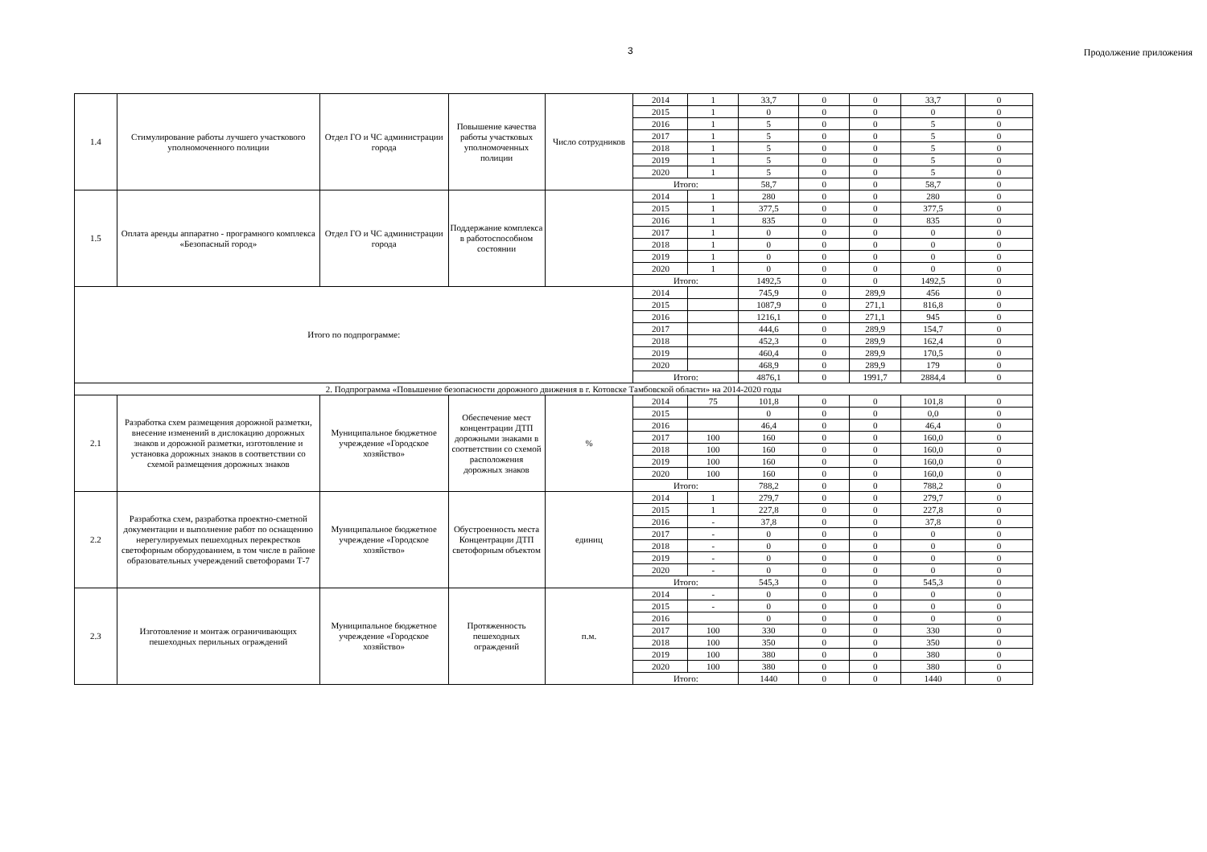3 Продолжение приложения
| 1.4 | Стимулирование работы лучшего участкового уполномоченного полиции | Отдел ГО и ЧС администрации города | Повышение качества работы участковых уполномоченных полиции | Число сотрудников | 2014 | 1 | 33,7 | 0 | 0 | 33,7 | 0 |
| | | | | | 2015 | 1 | 0 | 0 | 0 | 0 | 0 |
| | | | | | 2016 | 1 | 5 | 0 | 0 | 5 | 0 |
| | | | | | 2017 | 1 | 5 | 0 | 0 | 5 | 0 |
| | | | | | 2018 | 1 | 5 | 0 | 0 | 5 | 0 |
| | | | | | 2019 | 1 | 5 | 0 | 0 | 5 | 0 |
| | | | | | 2020 | 1 | 5 | 0 | 0 | 5 | 0 |
| | | | | | Итого: | | 58,7 | 0 | 0 | 58,7 | 0 |
| 1.5 | Оплата аренды аппаратно - програмного комплекса «Безопасный город» | Отдел ГО и ЧС администрации города | Поддержание комплекса в работоспособном состоянии | | 2014 | 1 | 280 | 0 | 0 | 280 | 0 |
| | | | | | 2015 | 1 | 377,5 | 0 | 0 | 377,5 | 0 |
| | | | | | 2016 | 1 | 835 | 0 | 0 | 835 | 0 |
| | | | | | 2017 | 1 | 0 | 0 | 0 | 0 | 0 |
| | | | | | 2018 | 1 | 0 | 0 | 0 | 0 | 0 |
| | | | | | 2019 | 1 | 0 | 0 | 0 | 0 | 0 |
| | | | | | 2020 | 1 | 0 | 0 | 0 | 0 | 0 |
| | | | | | Итого: | | 1492,5 | 0 | 0 | 1492,5 | 0 |
| Итого по подпрограмме: | | | | | 2014 | | 745,9 | 0 | 289,9 | 456 | 0 |
| | | | | | 2015 | | 1087,9 | 0 | 271,1 | 816,8 | 0 |
| | | | | | 2016 | | 1216,1 | 0 | 271,1 | 945 | 0 |
| | | | | | 2017 | | 444,6 | 0 | 289,9 | 154,7 | 0 |
| | | | | | 2018 | | 452,3 | 0 | 289,9 | 162,4 | 0 |
| | | | | | 2019 | | 460,4 | 0 | 289,9 | 170,5 | 0 |
| | | | | | 2020 | | 468,9 | 0 | 289,9 | 179 | 0 |
| | | | | | Итого: | | 4876,1 | 0 | 1991,7 | 2884,4 | 0 |
| 2. Подпрограмма «Повышение безопасности дорожного движения в г. Котовске Тамбовской области» на 2014-2020 годы | | | | | | | | | | | |
| 2.1 | Разработка схем размещения дорожной разметки, внесение изменений в дислокацию дорожных знаков и дорожной разметки, изготовление и установка дорожных знаков в соответствии со схемой размещения дорожных знаков | Муниципальное бюджетное учреждение «Городское хозяйство» | Обеспечение мест концентрации ДТП дорожными знаками в соответствии со схемой расположения дорожных знаков | % | 2014 | 75 | 101,8 | 0 | 0 | 101,8 | 0 |
| | | | | | 2015 | | 0 | 0 | 0 | 0,0 | 0 |
| | | | | | 2016 | | 46,4 | 0 | 0 | 46,4 | 0 |
| | | | | | 2017 | 100 | 160 | 0 | 0 | 160,0 | 0 |
| | | | | | 2018 | 100 | 160 | 0 | 0 | 160,0 | 0 |
| | | | | | 2019 | 100 | 160 | 0 | 0 | 160,0 | 0 |
| | | | | | 2020 | 100 | 160 | 0 | 0 | 160,0 | 0 |
| | | | | | Итого: | | 788,2 | 0 | 0 | 788,2 | 0 |
| 2.2 | Разработка схем, разработка проектно-сметной документации и выполнение работ по оснащению нерегулируемых пешеходных перекрестков светофорным оборудованием, в том числе в районе образовательных учереждений светофорами Т-7 | Муниципальное бюджетное учреждение «Городское хозяйство» | Обустроенность места Концентрации ДТП светофорным объектом | единиц | 2014 | 1 | 279,7 | 0 | 0 | 279,7 | 0 |
| | | | | | 2015 | 1 | 227,8 | 0 | 0 | 227,8 | 0 |
| | | | | | 2016 | - | 37,8 | 0 | 0 | 37,8 | 0 |
| | | | | | 2017 | - | 0 | 0 | 0 | 0 | 0 |
| | | | | | 2018 | - | 0 | 0 | 0 | 0 | 0 |
| | | | | | 2019 | - | 0 | 0 | 0 | 0 | 0 |
| | | | | | 2020 | - | 0 | 0 | 0 | 0 | 0 |
| | | | | | Итого: | | 545,3 | 0 | 0 | 545,3 | 0 |
| 2.3 | Изготовление и монтаж ограничивающих пешеходных перильных ограждений | Муниципальное бюджетное учреждение «Городское хозяйство» | Протяженность пешеходных ограждений | п.м. | 2014 | - | 0 | 0 | 0 | 0 | 0 |
| | | | | | 2015 | - | 0 | 0 | 0 | 0 | 0 |
| | | | | | 2016 | | 0 | 0 | 0 | 0 | 0 |
| | | | | | 2017 | 100 | 330 | 0 | 0 | 330 | 0 |
| | | | | | 2018 | 100 | 350 | 0 | 0 | 350 | 0 |
| | | | | | 2019 | 100 | 380 | 0 | 0 | 380 | 0 |
| | | | | | 2020 | 100 | 380 | 0 | 0 | 380 | 0 |
| | | | | | Итого: | | 1440 | 0 | 0 | 1440 | 0 |